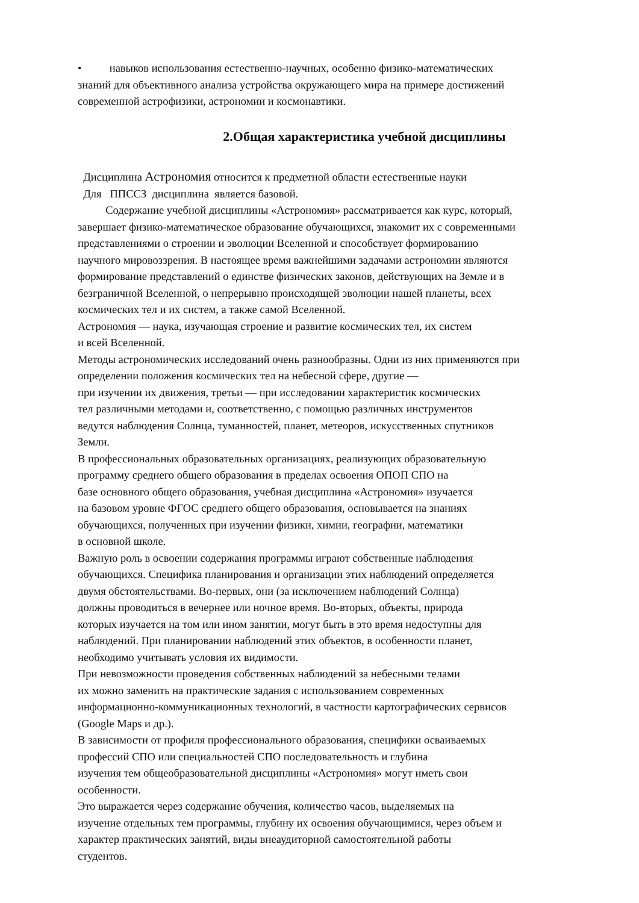• навыков использования естественно-научных, особенно физико-математических
знаний для объективного анализа устройства окружающего мира на примере достижений
современной астрофизики, астрономии и космонавтики.
2.Общая характеристика учебной дисциплины
Дисциплина Астрономия относится к предметной области естественные науки
Для ППССЗ дисциплина является базовой.
Содержание учебной дисциплины «Астрономия» рассматривается как курс, который,
завершает физико-математическое образование обучающихся, знакомит их с современными
представлениями о строении и эволюции Вселенной и способствует формированию
научного мировоззрения. В настоящее время важнейшими задачами астрономии являются
формирование представлений о единстве физических законов, действующих на Земле и в
безграничной Вселенной, о непрерывно происходящей эволюции нашей планеты, всех
космических тел и их систем, а также самой Вселенной.
Астрономия — наука, изучающая строение и развитие космических тел, их систем
и всей Вселенной.
Методы астрономических исследований очень разнообразны. Одни из них применяются при
определении положения космических тел на небесной сфере, другие —
при изучении их движения, третьи — при исследовании характеристик космических
тел различными методами и, соответственно, с помощью различных инструментов
ведутся наблюдения Солнца, туманностей, планет, метеоров, искусственных спутников
Земли.
В профессиональных образовательных организациях, реализующих образовательную
программу среднего общего образования в пределах освоения ОПОП СПО на
базе основного общего образования, учебная дисциплина «Астрономия» изучается
на базовом уровне ФГОС среднего общего образования, основывается на знаниях
обучающихся, полученных при изучении физики, химии, географии, математики
в основной школе.
Важную роль в освоении содержания программы играют собственные наблюдения
обучающихся. Специфика планирования и организации этих наблюдений определяется
двумя обстоятельствами. Во-первых, они (за исключением наблюдений Солнца)
должны проводиться в вечернее или ночное время. Во-вторых, объекты, природа
которых изучается на том или ином занятии, могут быть в это время недоступны для
наблюдений. При планировании наблюдений этих объектов, в особенности планет,
необходимо учитывать условия их видимости.
При невозможности проведения собственных наблюдений за небесными телами
их можно заменить на практические задания с использованием современных
информационно-коммуникационных технологий, в частности картографических сервисов
(Google Maps и др.).
В зависимости от профиля профессионального образования, специфики осваиваемых
профессий СПО или специальностей СПО последовательность и глубина
изучения тем общеобразовательной дисциплины «Астрономия» могут иметь свои
особенности.
Это выражается через содержание обучения, количество часов, выделяемых на
изучение отдельных тем программы, глубину их освоения обучающимися, через объем и
характер практических занятий, виды внеаудиторной самостоятельной работы
студентов.